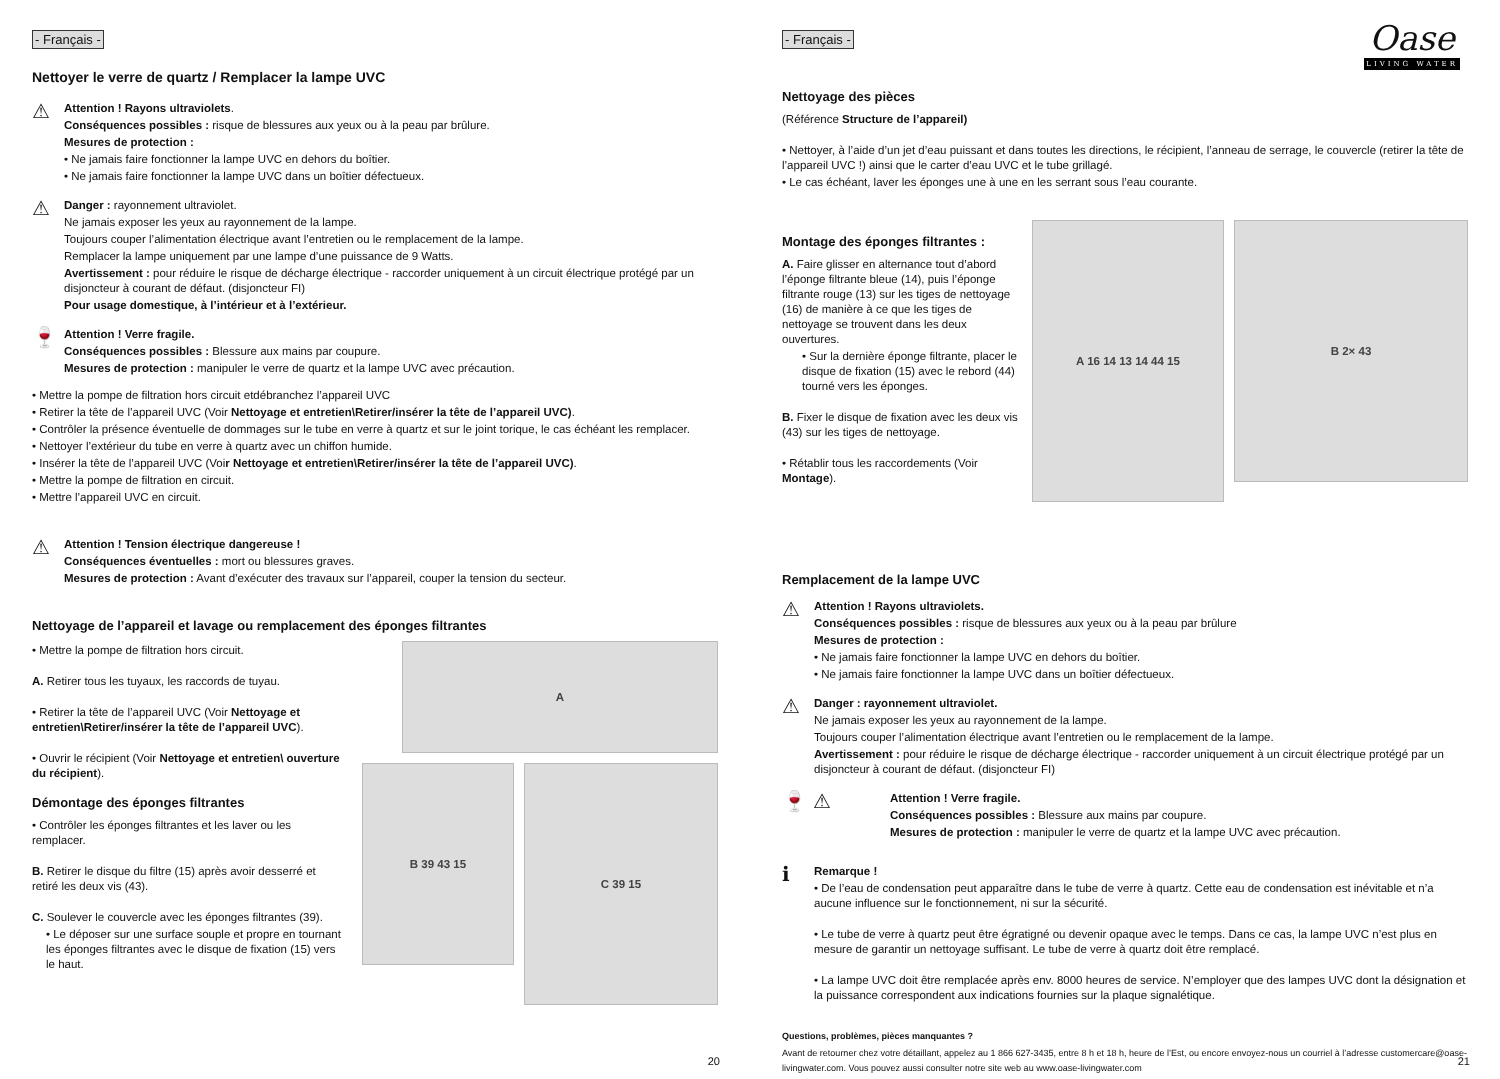- Français -
Nettoyer le verre de quartz / Remplacer la lampe UVC
⚠
Attention ! Rayons ultraviolets.
Conséquences possibles : risque de blessures aux yeux ou à la peau par brûlure.
Mesures de protection :
• Ne jamais faire fonctionner la lampe UVC en dehors du boîtier.
• Ne jamais faire fonctionner la lampe UVC dans un boîtier défectueux.
⚠
Danger : rayonnement ultraviolet.
Ne jamais exposer les yeux au rayonnement de la lampe.
Toujours couper l’alimentation électrique avant l’entretien ou le remplacement de la lampe.
Remplacer la lampe uniquement par une lampe d’une puissance de 9 Watts.
Avertissement : pour réduire le risque de décharge électrique - raccorder uniquement à un circuit électrique protégé par un disjoncteur à courant de défaut. (disjoncteur FI)
Pour usage domestique, à l’intérieur et à l’extérieur.
🍷
Attention ! Verre fragile.
Conséquences possibles : Blessure aux mains par coupure.
Mesures de protection : manipuler le verre de quartz et la lampe UVC avec précaution.
• Mettre la pompe de filtration hors circuit etdébranchez l’appareil UVC
• Retirer la tête de l’appareil UVC (Voir Nettoyage et entretien\Retirer/insérer la tête de l’appareil UVC).
• Contrôler la présence éventuelle de dommages sur le tube en verre à quartz et sur le joint torique, le cas échéant les remplacer.
• Nettoyer l’extérieur du tube en verre à quartz avec un chiffon humide.
• Insérer la tête de l’appareil UVC (Voir Nettoyage et entretien\Retirer/insérer la tête de l’appareil UVC).
• Mettre la pompe de filtration en circuit.
• Mettre l’appareil UVC en circuit.
⚠
Attention ! Tension électrique dangereuse !
Conséquences éventuelles : mort ou blessures graves.
Mesures de protection : Avant d’exécuter des travaux sur l’appareil, couper la tension du secteur.
Nettoyage de l’appareil et lavage ou remplacement des éponges filtrantes
• Mettre la pompe de filtration hors circuit.
A. Retirer tous les tuyaux, les raccords de tuyau.
• Retirer la tête de l’appareil UVC (Voir Nettoyage et entretien\Retirer/insérer la tête de l’appareil UVC).
• Ouvrir le récipient (Voir Nettoyage et entretien\ ouverture du récipient).
Démontage des éponges filtrantes
• Contrôler les éponges filtrantes et les laver ou les remplacer.
B. Retirer le disque du filtre (15) après avoir desserré et retiré les deux vis (43).
C. Soulever le couvercle avec les éponges filtrantes (39).
• Le déposer sur une surface souple et propre en tournant les éponges filtrantes avec le disque de fixation (15) vers le haut.
A
B 39 43 15
C 39 15
20
- Français -
Oase
LIVING WATER
Nettoyage des pièces
(Référence Structure de l’appareil)
• Nettoyer, à l’aide d’un jet d’eau puissant et dans toutes les directions, le récipient, l’anneau de serrage, le couvercle (retirer la tête de l’appareil UVC !) ainsi que le carter d’eau UVC et le tube grillagé.
• Le cas échéant, laver les éponges une à une en les serrant sous l’eau courante.
Montage des éponges filtrantes :
A. Faire glisser en alternance tout d’abord l’éponge filtrante bleue (14), puis l’éponge filtrante rouge (13) sur les tiges de nettoyage (16) de manière à ce que les tiges de nettoyage se trouvent dans les deux ouvertures.
• Sur la dernière éponge filtrante, placer le disque de fixation (15) avec le rebord (44) tourné vers les éponges.
B. Fixer le disque de fixation avec les deux vis (43) sur les tiges de nettoyage.
• Rétablir tous les raccordements (Voir Montage).
A 16 14 13 14 44 15
B 2× 43
Remplacement de la lampe UVC
⚠
Attention ! Rayons ultraviolets.
Conséquences possibles : risque de blessures aux yeux ou à la peau par brûlure
Mesures de protection :
• Ne jamais faire fonctionner la lampe UVC en dehors du boîtier.
• Ne jamais faire fonctionner la lampe UVC dans un boîtier défectueux.
⚠
Danger : rayonnement ultraviolet.
Ne jamais exposer les yeux au rayonnement de la lampe.
Toujours couper l’alimentation électrique avant l’entretien ou le remplacement de la lampe.
Avertissement : pour réduire le risque de décharge électrique - raccorder uniquement à un circuit électrique protégé par un disjoncteur à courant de défaut. (disjoncteur FI)
🍷 ⚠
Attention ! Verre fragile.
Conséquences possibles : Blessure aux mains par coupure.
Mesures de protection : manipuler le verre de quartz et la lampe UVC avec précaution.
ℹ
Remarque !
• De l’eau de condensation peut apparaître dans le tube de verre à quartz. Cette eau de condensation est inévitable et n’a aucune influence sur le fonctionnement, ni sur la sécurité.
• Le tube de verre à quartz peut être égratigné ou devenir opaque avec le temps. Dans ce cas, la lampe UVC n’est plus en mesure de garantir un nettoyage suffisant. Le tube de verre à quartz doit être remplacé.
• La lampe UVC doit être remplacée après env. 8000 heures de service. N’employer que des lampes UVC dont la désignation et la puissance correspondent aux indications fournies sur la plaque signalétique.
Questions, problèmes, pièces manquantes ?
Avant de retourner chez votre détaillant, appelez au 1 866 627-3435, entre 8 h et 18 h, heure de l’Est, ou encore envoyez-nous un courriel à l’adresse customercare@oase-livingwater.com. Vous pouvez aussi consulter notre site web au www.oase-livingwater.com
21